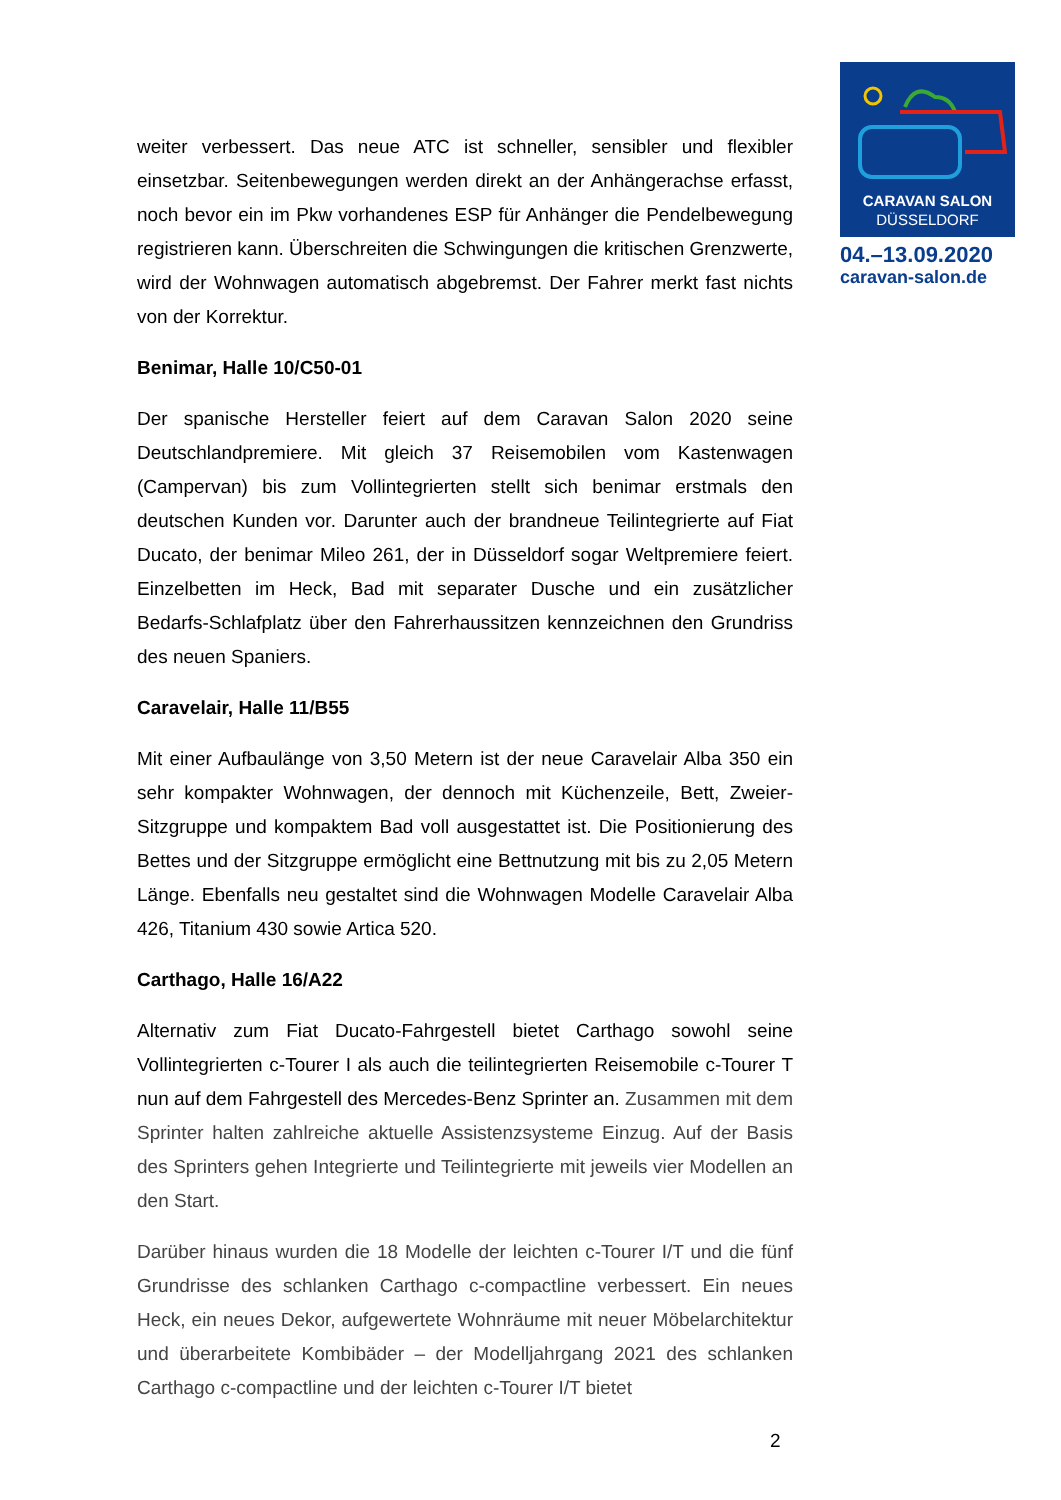CARAVAN SALON
DÜSSELDORF
04.–13.09.2020
caravan-salon.de
weiter verbessert. Das neue ATC ist schneller, sensibler und flexibler einsetzbar. Seitenbewegungen werden direkt an der Anhängerachse erfasst, noch bevor ein im Pkw vorhandenes ESP für Anhänger die Pendelbewegung registrieren kann. Überschreiten die Schwingungen die kritischen Grenzwerte, wird der Wohnwagen automatisch abgebremst. Der Fahrer merkt fast nichts von der Korrektur.
Benimar, Halle 10/C50-01
Der spanische Hersteller feiert auf dem Caravan Salon 2020 seine Deutschlandpremiere. Mit gleich 37 Reisemobilen vom Kastenwagen (Campervan) bis zum Vollintegrierten stellt sich benimar erstmals den deutschen Kunden vor. Darunter auch der brandneue Teilintegrierte auf Fiat Ducato, der benimar Mileo 261, der in Düsseldorf sogar Weltpremiere feiert. Einzelbetten im Heck, Bad mit separater Dusche und ein zusätzlicher Bedarfs-Schlafplatz über den Fahrerhaussitzen kennzeichnen den Grundriss des neuen Spaniers.
Caravelair, Halle 11/B55
Mit einer Aufbaulänge von 3,50 Metern ist der neue Caravelair Alba 350 ein sehr kompakter Wohnwagen, der dennoch mit Küchenzeile, Bett, Zweier-Sitzgruppe und kompaktem Bad voll ausgestattet ist. Die Positionierung des Bettes und der Sitzgruppe ermöglicht eine Bettnutzung mit bis zu 2,05 Metern Länge. Ebenfalls neu gestaltet sind die Wohnwagen Modelle Caravelair Alba 426, Titanium 430 sowie Artica 520.
Carthago, Halle 16/A22
Alternativ zum Fiat Ducato-Fahrgestell bietet Carthago sowohl seine Vollintegrierten c-Tourer I als auch die teilintegrierten Reisemobile c-Tourer T nun auf dem Fahrgestell des Mercedes-Benz Sprinter an. Zusammen mit dem Sprinter halten zahlreiche aktuelle Assistenzsysteme Einzug. Auf der Basis des Sprinters gehen Integrierte und Teilintegrierte mit jeweils vier Modellen an den Start.
Darüber hinaus wurden die 18 Modelle der leichten c-Tourer I/T und die fünf Grundrisse des schlanken Carthago c-compactline verbessert. Ein neues Heck, ein neues Dekor, aufgewertete Wohnräume mit neuer Möbelarchitektur und überarbeitete Kombibäder – der Modelljahrgang 2021 des schlanken Carthago c-compactline und der leichten c-Tourer I/T bietet
2